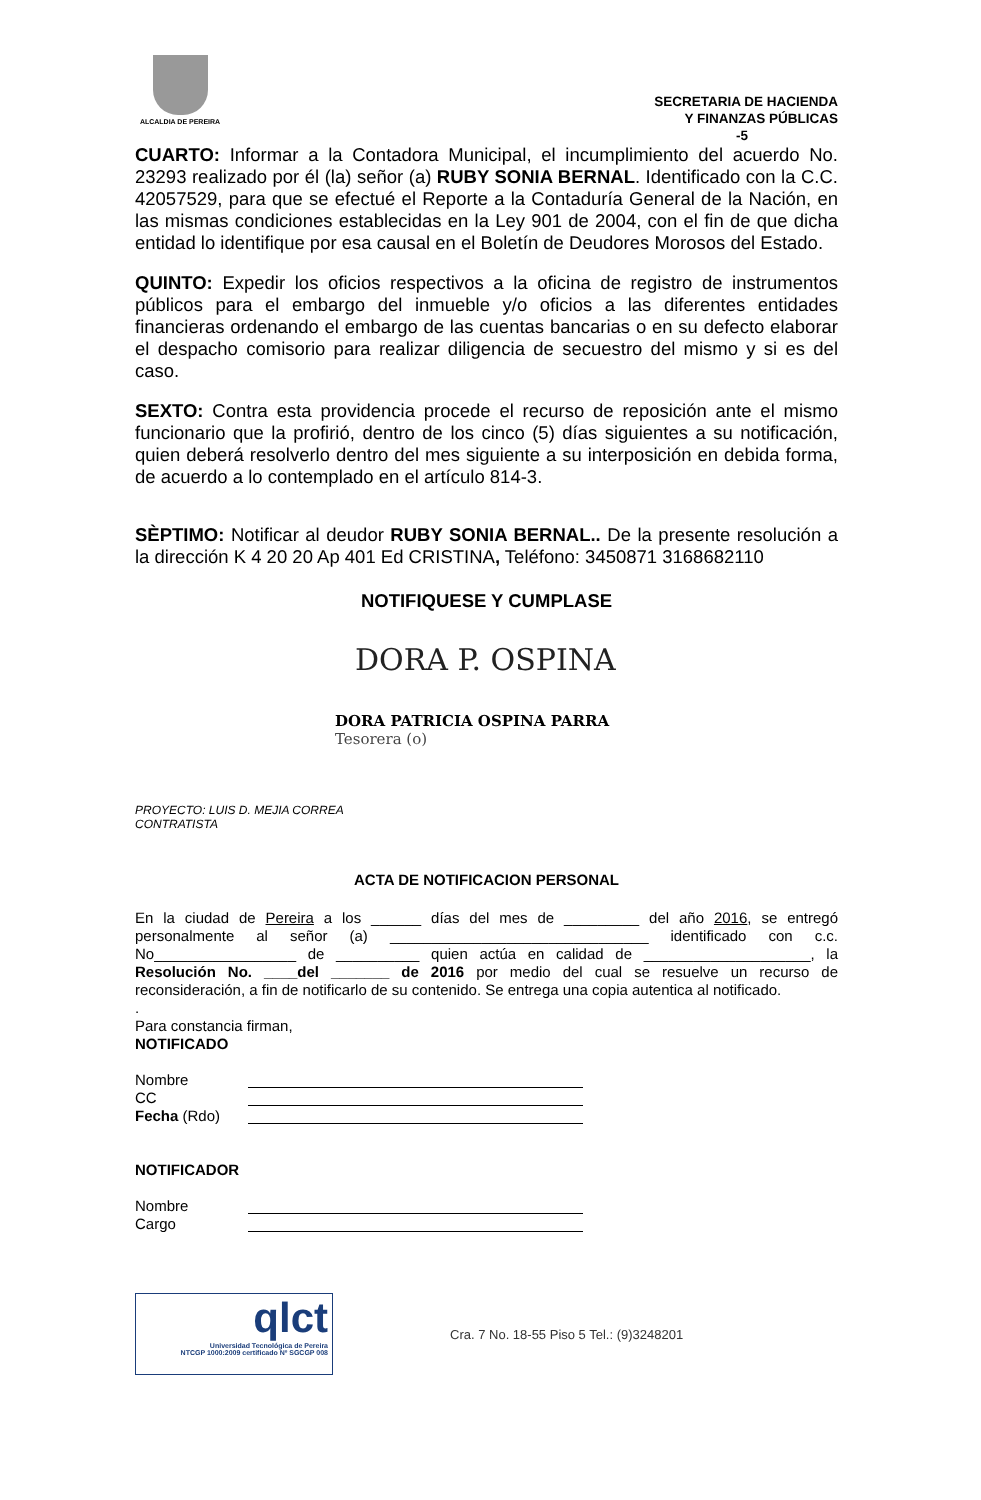ALCALDIA DE PEREIRA
SECRETARIA DE HACIENDA
Y FINANZAS PÚBLICAS
-5
CUARTO: Informar a la Contadora Municipal, el incumplimiento del acuerdo No. 23293 realizado por él (la) señor (a) RUBY SONIA BERNAL. Identificado con la C.C. 42057529, para que se efectué el Reporte a la Contaduría General de la Nación, en las mismas condiciones establecidas en la Ley 901 de 2004, con el fin de que dicha entidad lo identifique por esa causal en el Boletín de Deudores Morosos del Estado.
QUINTO: Expedir los oficios respectivos a la oficina de registro de instrumentos públicos para el embargo del inmueble y/o oficios a las diferentes entidades financieras ordenando el embargo de las cuentas bancarias o en su defecto elaborar el despacho comisorio para realizar diligencia de secuestro del mismo y si es del caso.
SEXTO: Contra esta providencia procede el recurso de reposición ante el mismo funcionario que la profirió, dentro de los cinco (5) días siguientes a su notificación, quien deberá resolverlo dentro del mes siguiente a su interposición en debida forma, de acuerdo a lo contemplado en el artículo 814-3.
SÈPTIMO: Notificar al deudor RUBY SONIA BERNAL.. De la presente resolución a la dirección K 4 20 20 Ap 401 Ed CRISTINA, Teléfono: 3450871 3168682110
NOTIFIQUESE Y CUMPLASE
DORA P. OSPINA
DORA PATRICIA OSPINA PARRA
Tesorera (o)
PROYECTO: LUIS D. MEJIA CORREA
CONTRATISTA
ACTA DE NOTIFICACION PERSONAL
En la ciudad de Pereira a los ______ días del mes de _________ del año 2016, se entregó personalmente al señor (a) _______________________________ identificado con c.c. No_________________ de __________ quien actúa en calidad de ____________________, la Resolución No. ____del _______ de 2016 por medio del cual se resuelve un recurso de reconsideración, a fin de notificarlo de su contenido. Se entrega una copia autentica al notificado.
.
Para constancia firman,
NOTIFICADO
Nombre
CC
Fecha (Rdo)
NOTIFICADOR
Nombre
Cargo
qlct
Universidad Tecnológica de Pereira
NTCGP 1000:2009 certificado Nº SGCGP 008
Cra. 7 No. 18-55 Piso 5 Tel.: (9)3248201